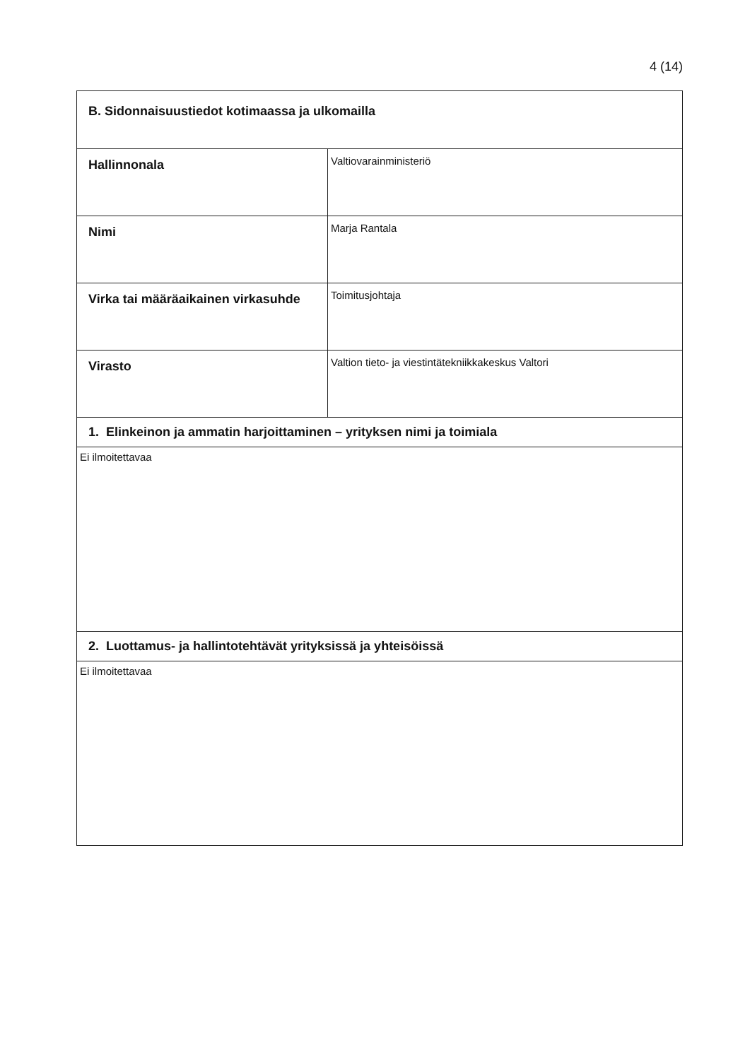4 (14)
| B. Sidonnaisuustiedot kotimaassa ja ulkomailla | |
| Hallinnonala | Valtiovarainministeriö |
| Nimi | Marja Rantala |
| Virka tai määräaikainen virkasuhde | Toimitusjohtaja |
| Virasto | Valtion tieto- ja viestintätekniikkakeskus Valtori |
| 1. Elinkeinon ja ammatin harjoittaminen – yrityksen nimi ja toimiala | |
| Ei ilmoitettavaa | |
| 2. Luottamus- ja hallintotehtävät yrityksissä ja yhteisöissä | |
| Ei ilmoitettavaa | |